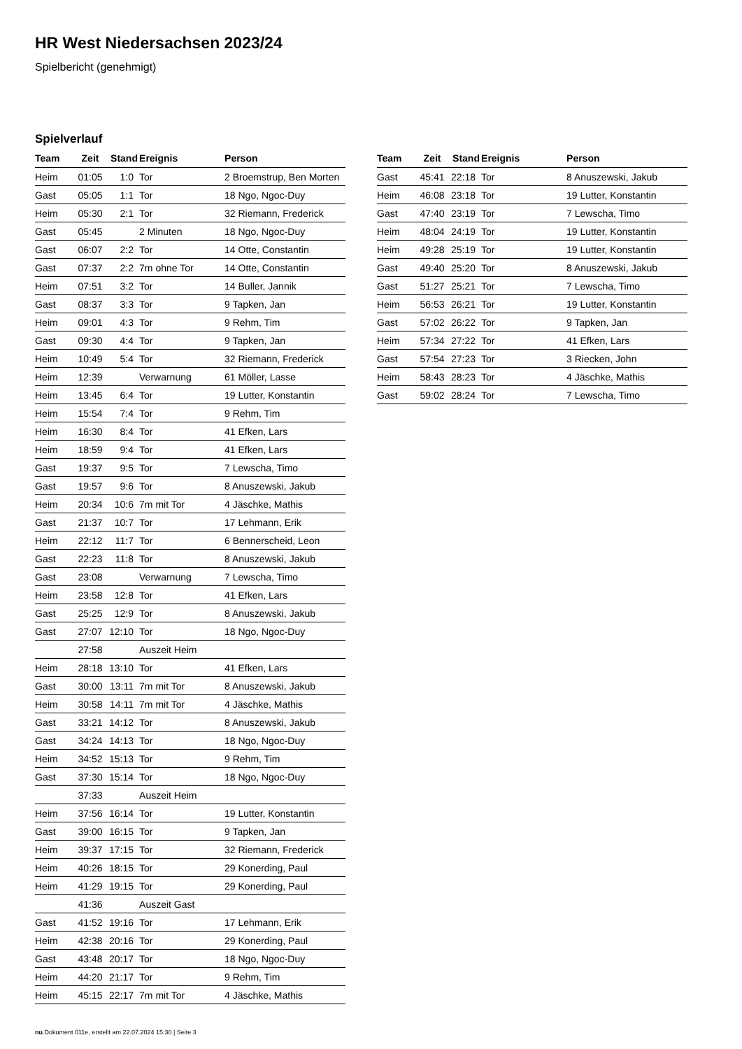HR West Niedersachsen 2023/24
Spielbericht (genehmigt)
Spielverlauf
| Team | Zeit | Stand | Ereignis | Person |
| --- | --- | --- | --- | --- |
| Heim | 01:05 | 1:0 | Tor | 2 Broemstrup, Ben Morten |
| Gast | 05:05 | 1:1 | Tor | 18 Ngo, Ngoc-Duy |
| Heim | 05:30 | 2:1 | Tor | 32 Riemann, Frederick |
| Gast | 05:45 | | 2 Minuten | 18 Ngo, Ngoc-Duy |
| Gast | 06:07 | 2:2 | Tor | 14 Otte, Constantin |
| Gast | 07:37 | 2:2 | 7m ohne Tor | 14 Otte, Constantin |
| Heim | 07:51 | 3:2 | Tor | 14 Buller, Jannik |
| Gast | 08:37 | 3:3 | Tor | 9 Tapken, Jan |
| Heim | 09:01 | 4:3 | Tor | 9 Rehm, Tim |
| Gast | 09:30 | 4:4 | Tor | 9 Tapken, Jan |
| Heim | 10:49 | 5:4 | Tor | 32 Riemann, Frederick |
| Heim | 12:39 | | Verwarnung | 61 Möller, Lasse |
| Heim | 13:45 | 6:4 | Tor | 19 Lutter, Konstantin |
| Heim | 15:54 | 7:4 | Tor | 9 Rehm, Tim |
| Heim | 16:30 | 8:4 | Tor | 41 Efken, Lars |
| Heim | 18:59 | 9:4 | Tor | 41 Efken, Lars |
| Gast | 19:37 | 9:5 | Tor | 7 Lewscha, Timo |
| Gast | 19:57 | 9:6 | Tor | 8 Anuszewski, Jakub |
| Heim | 20:34 | 10:6 | 7m mit Tor | 4 Jäschke, Mathis |
| Gast | 21:37 | 10:7 | Tor | 17 Lehmann, Erik |
| Heim | 22:12 | 11:7 | Tor | 6 Bennerscheid, Leon |
| Gast | 22:23 | 11:8 | Tor | 8 Anuszewski, Jakub |
| Gast | 23:08 | | Verwarnung | 7 Lewscha, Timo |
| Heim | 23:58 | 12:8 | Tor | 41 Efken, Lars |
| Gast | 25:25 | 12:9 | Tor | 8 Anuszewski, Jakub |
| Gast | 27:07 | 12:10 | Tor | 18 Ngo, Ngoc-Duy |
| | 27:58 | | Auszeit Heim | |
| Heim | 28:18 | 13:10 | Tor | 41 Efken, Lars |
| Gast | 30:00 | 13:11 | 7m mit Tor | 8 Anuszewski, Jakub |
| Heim | 30:58 | 14:11 | 7m mit Tor | 4 Jäschke, Mathis |
| Gast | 33:21 | 14:12 | Tor | 8 Anuszewski, Jakub |
| Gast | 34:24 | 14:13 | Tor | 18 Ngo, Ngoc-Duy |
| Heim | 34:52 | 15:13 | Tor | 9 Rehm, Tim |
| Gast | 37:30 | 15:14 | Tor | 18 Ngo, Ngoc-Duy |
| | 37:33 | | Auszeit Heim | |
| Heim | 37:56 | 16:14 | Tor | 19 Lutter, Konstantin |
| Gast | 39:00 | 16:15 | Tor | 9 Tapken, Jan |
| Heim | 39:37 | 17:15 | Tor | 32 Riemann, Frederick |
| Heim | 40:26 | 18:15 | Tor | 29 Konerding, Paul |
| Heim | 41:29 | 19:15 | Tor | 29 Konerding, Paul |
| | 41:36 | | Auszeit Gast | |
| Gast | 41:52 | 19:16 | Tor | 17 Lehmann, Erik |
| Heim | 42:38 | 20:16 | Tor | 29 Konerding, Paul |
| Gast | 43:48 | 20:17 | Tor | 18 Ngo, Ngoc-Duy |
| Heim | 44:20 | 21:17 | Tor | 9 Rehm, Tim |
| Heim | 45:15 | 22:17 | 7m mit Tor | 4 Jäschke, Mathis |
| Team | Zeit | Stand | Ereignis | Person |
| --- | --- | --- | --- | --- |
| Gast | 45:41 | 22:18 | Tor | 8 Anuszewski, Jakub |
| Heim | 46:08 | 23:18 | Tor | 19 Lutter, Konstantin |
| Gast | 47:40 | 23:19 | Tor | 7 Lewscha, Timo |
| Heim | 48:04 | 24:19 | Tor | 19 Lutter, Konstantin |
| Heim | 49:28 | 25:19 | Tor | 19 Lutter, Konstantin |
| Gast | 49:40 | 25:20 | Tor | 8 Anuszewski, Jakub |
| Gast | 51:27 | 25:21 | Tor | 7 Lewscha, Timo |
| Heim | 56:53 | 26:21 | Tor | 19 Lutter, Konstantin |
| Gast | 57:02 | 26:22 | Tor | 9 Tapken, Jan |
| Heim | 57:34 | 27:22 | Tor | 41 Efken, Lars |
| Gast | 57:54 | 27:23 | Tor | 3 Riecken, John |
| Heim | 58:43 | 28:23 | Tor | 4 Jäschke, Mathis |
| Gast | 59:02 | 28:24 | Tor | 7 Lewscha, Timo |
nu.Dokument 011e, erstellt am 22.07.2024 15:30 | Seite 3